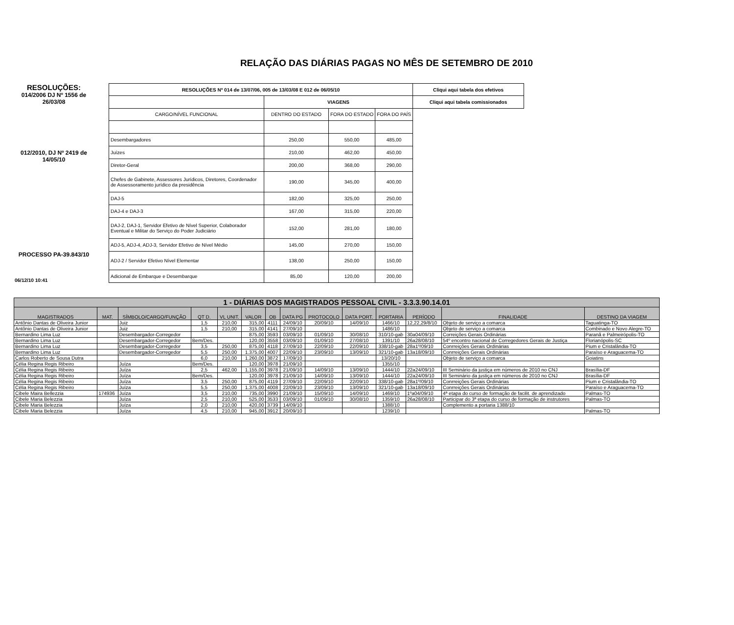RELAÇÃO DAS DIÁRIAS PAGAS NO MÊS DE SETEMBRO DE 2010
RESOLUÇÕES:
014/2006 DJ Nº 1556 de 26/03/08
012/2010, DJ Nº 2419 de 14/05/10
PROCESSO PA-39.843/10
06/12/10 10:41
| RESOLUÇÕES Nº 014 de 13/07/06, 005 de 13/03/08 E 012 de 06/05/10 | | | | Cliqui aqui tabela dos efetivos |
| --- | --- | --- | --- | --- |
| | VIAGENS | | | Cliqui aqui tabela comissionados |
| CARGO/NÍVEL FUNCIONAL | DENTRO DO ESTADO | FORA DO ESTADO | FORA DO PAÍS | |
| Desembargadores | 250,00 | 550,00 | 485,00 | |
| Juízes | 210,00 | 462,00 | 450,00 | |
| Diretor-Geral | 200,00 | 368,00 | 290,00 | |
| Chefes de Gabinete, Assessores Jurídicos, Diretores, Coordenador de Assessoramento jurídico da presidência | 190,00 | 345,00 | 400,00 | |
| DAJ-5 | 182,00 | 325,00 | 250,00 | |
| DAJ-4 e DAJ-3 | 167,00 | 315,00 | 220,00 | |
| DAJ-2, DAJ-1, Servidor Efetivo de Nível Superior, Colaborador Eventual e Militar do Serviço do Poder Judiciário | 152,00 | 281,00 | 180,00 | |
| ADJ-5, ADJ-4, ADJ-3, Servidor Efetivo de Nível Médio | 145,00 | 270,00 | 150,00 | |
| ADJ-2 / Servidor Efetivo Nível Elementar | 138,00 | 250,00 | 150,00 | |
| Adicional de Embarque e Desembarque | 85,00 | 120,00 | 200,00 | |
| 1 - DIÁRIAS DOS MAGISTRADOS PESSOAL CIVIL - 3.3.3.90.14.01 | | | | | | | | | | | | | |
| --- | --- | --- | --- | --- | --- | --- | --- | --- | --- | --- | --- | --- | --- |
| MAGISTRADOS | MAT. | SÍMBOLO/CARGO/FUNÇÃO | QT D. | VL UNIT. | VALOR | OB | DATA PG | PROTOCOLO | DATA PORT. | PORTARIA | PERÍODO | FINALIDADE | DESTINO DA VIAGEM |
| Antônio Dantas de Oliveira Junior | | Juiz | 1,5 | 210,00 | 315,00 | 4111 | 24/09/10 | 20/09/10 | 14/09/10 | 1466/10 | 12,22,29/8/10 | Objeto de serviço a comarca | Taguatinga-TO |
| Antônio Dantas de Oliveira Junior | | Juiz | 1,5 | 210,00 | 315,00 | 4141 | 27/09/10 | | | 1486/10 | | Objeto de serviço a comarca | Combinado e Novo Alegre-TO |
| Bernardino Lima Luz | | Desembargador-Corregedor | | | 875,00 | 3593 | 03/09/10 | 01/09/10 | 30/08/10 | 310/10-gab | 30a04/09/10 | Correições Gerais Ordinárias | Paranã e Palmeirópolis-TO |
| Bernardino Lima Luz | | Desembargador-Corregedor | Bem/Des. | | 120,00 | 3558 | 03/09/10 | 01/09/10 | 27/08/10 | 1391/10 | 26a28/08/10 | 54º encontro nacional de Corregedores Gerais de Justiça | Florianópolis-SC |
| Bernardino Lima Luz | | Desembargador-Corregedor | 3,5 | 250,00 | 875,00 | 4118 | 27/09/10 | 22/09/10 | 22/09/10 | 338/10-gab | 28a1º/09/10 | Conrreições Gerais Ordinárias | Pium e Cristalândia-TO |
| Bernardino Lima Luz | | Desembargador-Corregedor | 5,5 | 250,00 | 1.375,00 | 4007 | 22/09/10 | 23/09/10 | 13/09/10 | 321/10-gab | 13a18/09/10 | Conrreições Gerais Ordinárias | Paraíso e Araguacema-TO |
| Carlos Roberto de Sousa Dutra | | | 6,0 | 210,00 | 1.260,00 | 3872 | 17/09/10 | | | 13/20/10 | | Objeto de serviço a comarca | Goiatins |
| Célia Regina Regis Ribeiro | | Juíza | Bem/Des. | | 120,00 | 3978 | 21/09/10 | | | 1355/10 | | | |
| Célia Regina Regis Ribeiro | | Juíza | 2,5 | 462,00 | 1.155,00 | 3978 | 21/09/10 | 14/09/10 | 13/09/10 | 1444/10 | 22a24/09/10 | III Seminário da justiça em números de 2010 no CNJ | Brasília-DF |
| Célia Regina Regis Ribeiro | | Juíza | Bem/Des. | | 120,00 | 3978 | 21/09/10 | 14/09/10 | 13/09/10 | 1444/10 | 22a24/09/10 | III Seminário da justiça em números de 2010 no CNJ | Brasília-DF |
| Célia Regina Regis Ribeiro | | Juíza | 3,5 | 250,00 | 875,00 | 4119 | 27/09/10 | 22/09/10 | 22/09/10 | 338/10-gab | 28a1º/09/10 | Conrreições Gerais Ordinárias | Pium e Cristalândia-TO |
| Célia Regina Regis Ribeiro | | Juíza | 5,5 | 250,00 | 1.375,00 | 4008 | 22/09/10 | 23/09/10 | 13/09/10 | 321/10-gab | 13a18/09/10 | Conrreições Gerais Ordinárias | Paraíso e Araguacema-TO |
| Cibele Maira Bellezzia | 174936 | Juíza | 3,5 | 210,00 | 735,00 | 3990 | 21/09/10 | 15/09/10 | 14/09/10 | 1469/10 | 1ºa04/09/10 | 4ª etapa do curso de formação de facilit. de aprendizado | Palmas-TO |
| Cibele Maria Belezzia | | Juíza | 2,5 | 210,00 | 525,00 | 3533 | 03/09/10 | 01/09/10 | 30/08/10 | 1359/10 | 26a28/08/10 | Participar do 3ª etapa do curso de formação de instrutores | Palmas-TO |
| Cibele Maria Belezzia | | Juíza | 2,0 | 210,00 | 420,00 | 3739 | 14/09/10 | | | 1388/10 | | Complemento a portaria 1388/10 | |
| Cibele Maria Belezzia | | Juíza | 4,5 | 210,00 | 945,00 | 3912 | 20/09/10 | | | 1239/10 | | | Palmas-TO |